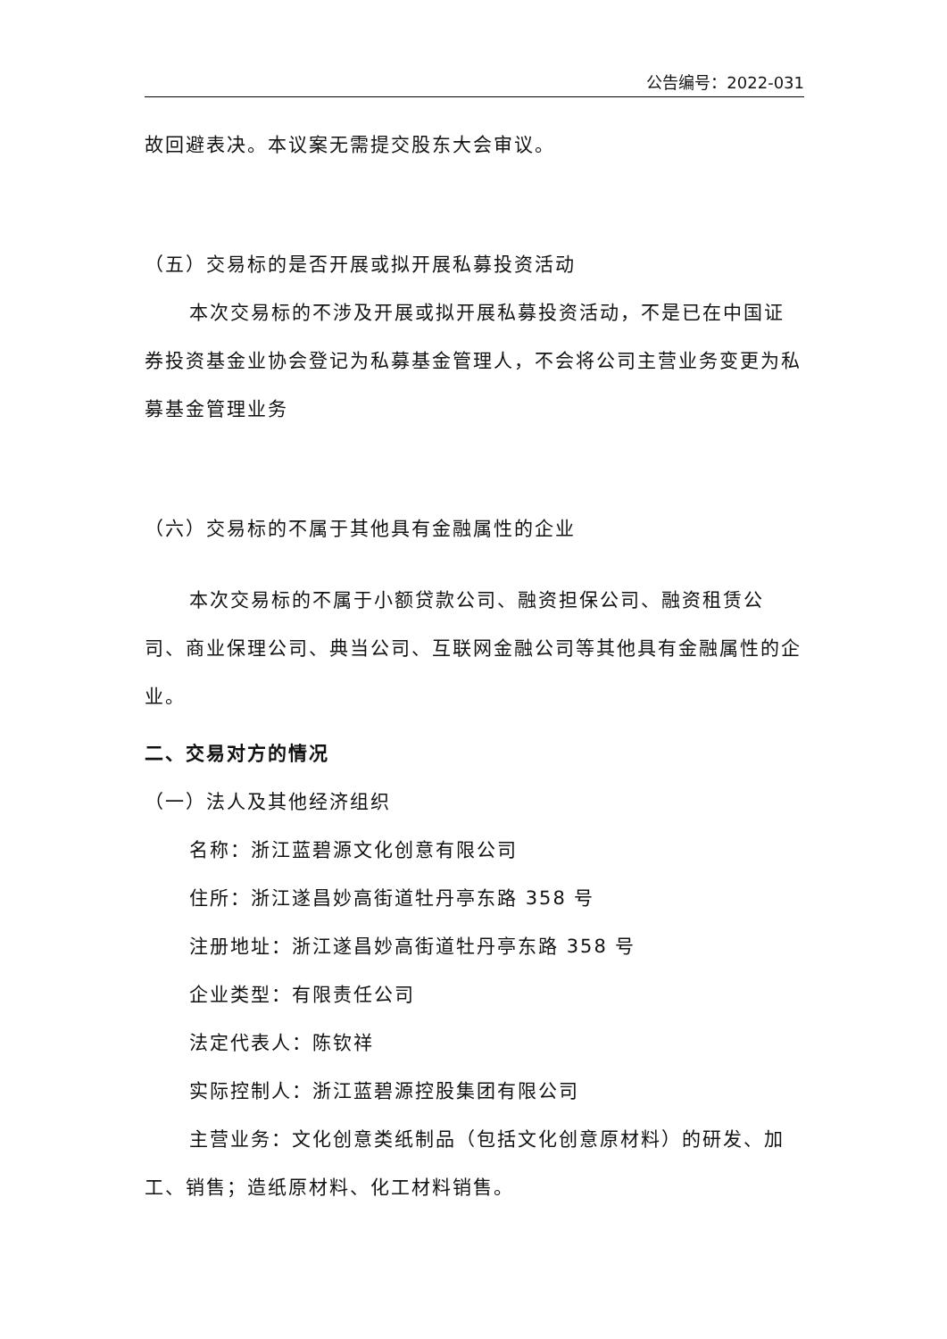公告编号：2022-031
故回避表决。本议案无需提交股东大会审议。
（五）交易标的是否开展或拟开展私募投资活动
本次交易标的不涉及开展或拟开展私募投资活动，不是已在中国证券投资基金业协会登记为私募基金管理人，不会将公司主营业务变更为私募基金管理业务
（六）交易标的不属于其他具有金融属性的企业
本次交易标的不属于小额贷款公司、融资担保公司、融资租赁公司、商业保理公司、典当公司、互联网金融公司等其他具有金融属性的企业。
二、交易对方的情况
（一）法人及其他经济组织
名称：浙江蓝碧源文化创意有限公司
住所：浙江遂昌妙高街道牡丹亭东路 358 号
注册地址：浙江遂昌妙高街道牡丹亭东路 358 号
企业类型：有限责任公司
法定代表人：陈钦祥
实际控制人：浙江蓝碧源控股集团有限公司
主营业务：文化创意类纸制品（包括文化创意原材料）的研发、加工、销售；造纸原材料、化工材料销售。